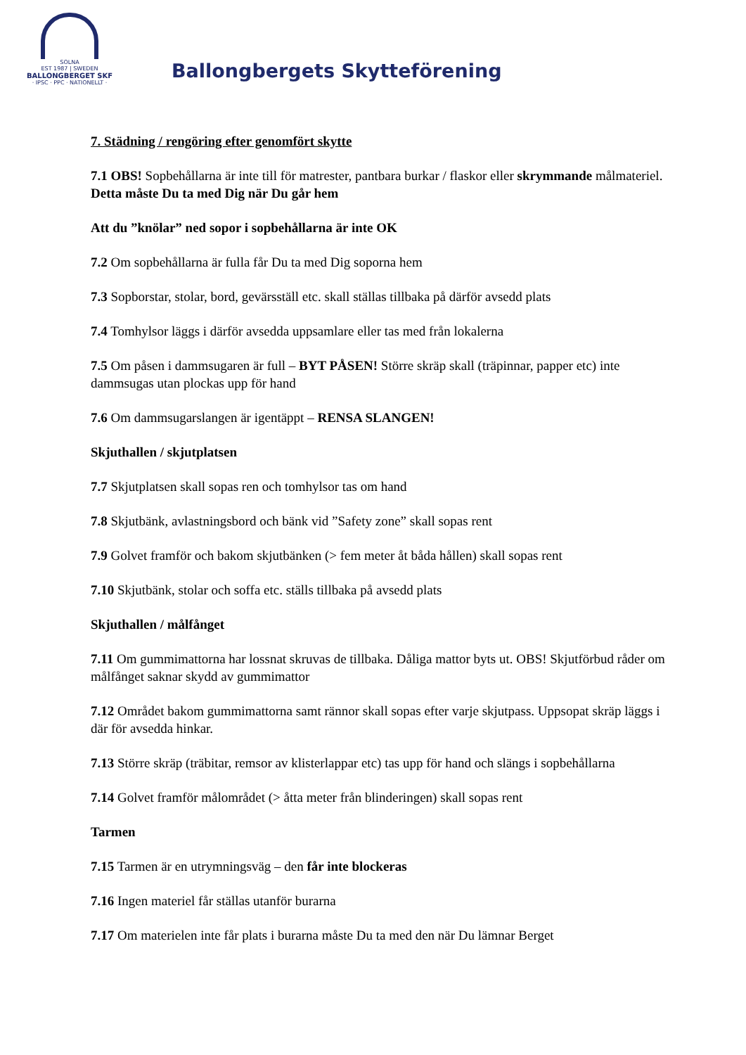SOLNA
EST 1987 | SWEDEN
BALLONGBERGET SKF
· IPSC · PPC · NATIONELLT ·
Ballongbergets Skytteförening
7. Städning / rengöring efter genomfört skytte
7.1 OBS! Sopbehållarna är inte till för matrester, pantbara burkar / flaskor eller skrymmande målmateriel. Detta måste Du ta med Dig när Du går hem
Att du ”knölar” ned sopor i sopbehållarna är inte OK
7.2 Om sopbehållarna är fulla får Du ta med Dig soporna hem
7.3 Sopborstar, stolar, bord, gevärsställ etc. skall ställas tillbaka på därför avsedd plats
7.4 Tomhylsor läggs i därför avsedda uppsamlare eller tas med från lokalerna
7.5 Om påsen i dammsugaren är full – BYT PÅSEN! Större skräp skall (träpinnar, papper etc) inte dammsugas utan plockas upp för hand
7.6 Om dammsugarslangen är igentäppt – RENSA SLANGEN!
Skjuthallen / skjutplatsen
7.7 Skjutplatsen skall sopas ren och tomhylsor tas om hand
7.8 Skjutbänk, avlastningsbord och bänk vid ”Safety zone” skall sopas rent
7.9 Golvet framför och bakom skjutbänken (> fem meter åt båda hållen) skall sopas rent
7.10 Skjutbänk, stolar och soffa etc. ställs tillbaka på avsedd plats
Skjuthallen / målfånget
7.11 Om gummimattorna har lossnat skruvas de tillbaka. Dåliga mattor byts ut. OBS! Skjutförbud råder om målfånget saknar skydd av gummimattor
7.12 Området bakom gummimattorna samt rännor skall sopas efter varje skjutpass. Uppsopat skräp läggs i där för avsedda hinkar.
7.13 Större skräp (träbitar, remsor av klisterlappar etc) tas upp för hand och slängs i sopbehållarna
7.14 Golvet framför målområdet (> åtta meter från blinderingen) skall sopas rent
Tarmen
7.15 Tarmen är en utrymningsväg – den får inte blockeras
7.16 Ingen materiel får ställas utanför burarna
7.17 Om materielen inte får plats i burarna måste Du ta med den när Du lämnar Berget